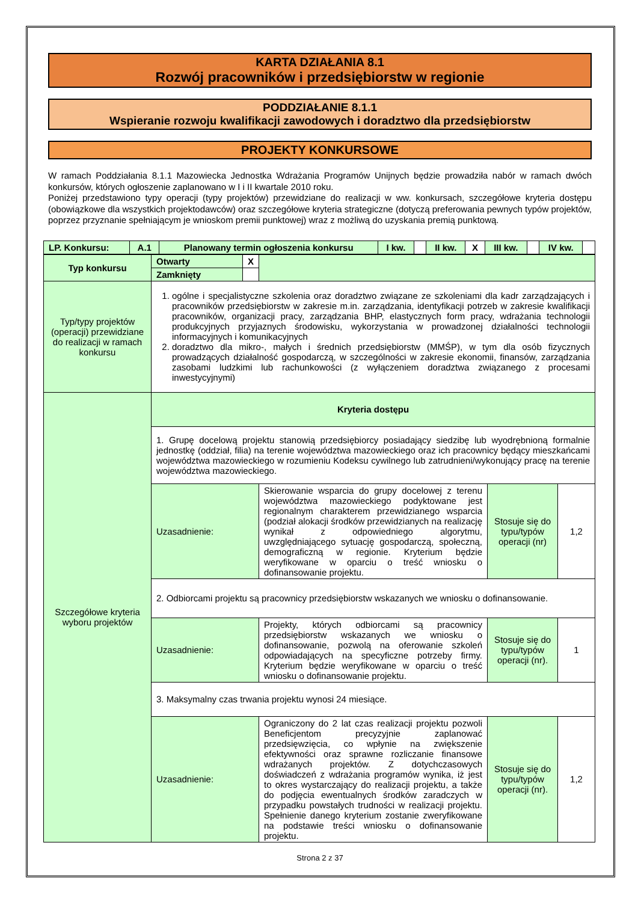KARTA DZIAŁANIA 8.1
Rozwój pracowników i przedsiębiorstw w regionie
PODDZIAŁANIE 8.1.1
Wspieranie rozwoju kwalifikacji zawodowych i doradztwo dla przedsiębiorstw
PROJEKTY KONKURSOWE
W ramach Poddziałania 8.1.1 Mazowiecka Jednostka Wdrażania Programów Unijnych będzie prowadziła nabór w ramach dwóch konkursów, których ogłoszenie zaplanowano w I i II kwartale 2010 roku.
Poniżej przedstawiono typy operacji (typy projektów) przewidziane do realizacji w ww. konkursach, szczegółowe kryteria dostępu (obowiązkowe dla wszystkich projektodawców) oraz szczegółowe kryteria strategiczne (dotyczą preferowania pewnych typów projektów, poprzez przyznanie spełniającym je wnioskom premii punktowej) wraz z możliwą do uzyskania premią punktową.
| LP. Konkursu: | A.1 | Planowany termin ogłoszenia konkursu | I kw. | | II kw. | X | III kw. | | IV kw. | |
| Typ konkursu | Otwarty | X | | | |
| | Zamknięty | | | | |
| Typ/typy projektów (operacji) przewidziane do realizacji w ramach konkursu | 1. ogólne i specjalistyczne szkolenia oraz doradztwo związane ze szkoleniami dla kadr zarządzających i pracowników przedsiębiorstw w zakresie m.in. zarządzania, identyfikacji potrzeb w zakresie kwalifikacji pracowników, organizacji pracy, zarządzania BHP, elastycznych form pracy, wdrażania technologii produkcyjnych przyjaznych środowisku, wykorzystania w prowadzonej działalności technologii informacyjnych i komunikacyjnych 2. doradztwo dla mikro-, małych i średnich przedsiębiorstw (MMŚP), w tym dla osób fizycznych prowadzących działalność gospodarczą, w szczególności w zakresie ekonomii, finansów, zarządzania zasobami ludzkimi lub rachunkowości (z wyłączeniem doradztwa związanego z procesami inwestycyjnymi) | | | | |
| Szczegółowe kryteria wyboru projektów | Kryteria dostępu | | | | |
| | 1. Grupę docelową projektu stanowią przedsiębiorcy posiadający siedzibę lub wyodrębnioną formalnie jednostkę (oddział, filia) na terenie województwa mazowieckiego oraz ich pracownicy będący mieszkańcami województwa mazowieckiego w rozumieniu Kodeksu cywilnego lub zatrudnieni/wykonujący pracę na terenie województwa mazowieckiego. | | | | |
| | Uzasadnienie: | | Skierowanie wsparcia do grupy docelowej z terenu województwa mazowieckiego podyktowane jest regionalnym charakterem przewidzianego wsparcia (podział alokacji środków przewidzianych na realizację wynikał z odpowiedniego algorytmu, uwzględniającego sytuację gospodarczą, społeczną, demograficzną w regionie. Kryterium będzie weryfikowane w oparciu o treść wniosku o dofinansowanie projektu. | Stosuje się do typu/typów operacji (nr) | 1,2 |
| | 2. Odbiorcami projektu są pracownicy przedsiębiorstw wskazanych we wniosku o dofinansowanie. | | | | |
| | Uzasadnienie: | | Projekty, których odbiorcami są pracownicy przedsiębiorstw wskazanych we wniosku o dofinansowanie, pozwolą na oferowanie szkoleń odpowiadających na specyficzne potrzeby firmy. Kryterium będzie weryfikowane w oparciu o treść wniosku o dofinansowanie projektu. | Stosuje się do typu/typów operacji (nr). | 1 |
| | 3. Maksymalny czas trwania projektu wynosi 24 miesiące. | | | | |
| | Uzasadnienie: | | Ograniczony do 2 lat czas realizacji projektu pozwoli Beneficjentom precyzyjnie zaplanować przedsięwzięcia, co wpłynie na zwiększenie efektywności oraz sprawne rozliczanie finansowe wdrażanych projektów. Z dotychczasowych doświadczeń z wdrażania programów wynika, iż jest to okres wystarczający do realizacji projektu, a także do podjęcia ewentualnych środków zaradczych w przypadku powstałych trudności w realizacji projektu. Spełnienie danego kryterium zostanie zweryfikowane na podstawie treści wniosku o dofinansowanie projektu. | Stosuje się do typu/typów operacji (nr). | 1,2 |
Strona 2 z 37